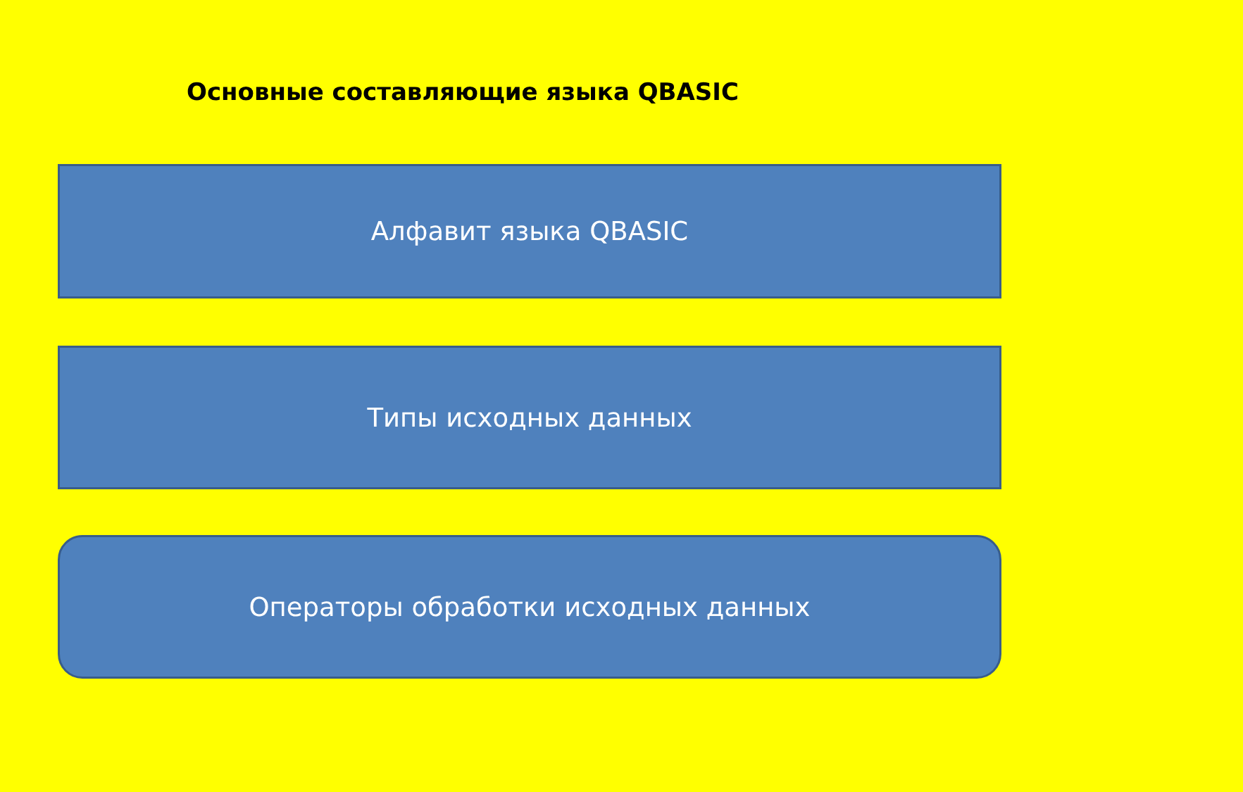Основные составляющие языка QBASIC
Алфавит языка QBASIC
Типы исходных данных
Операторы обработки исходных данных